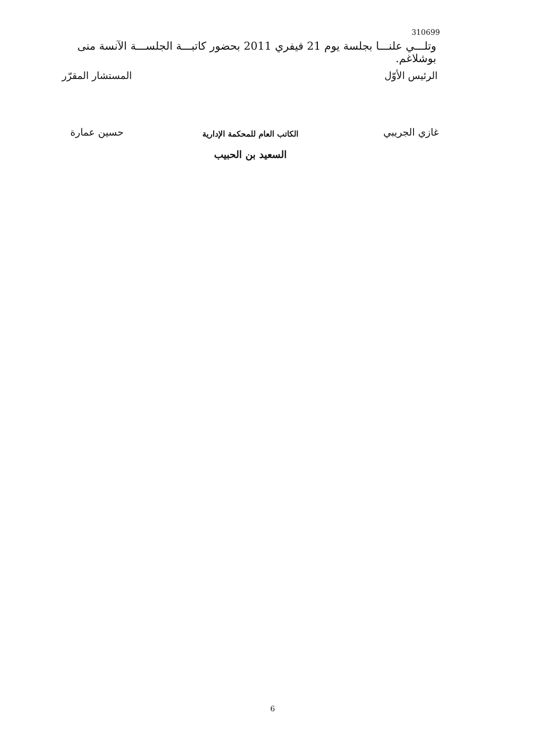310699
وتلـــي علنـــا بجلسة يوم 21 فيفري 2011 بحضور كاتبـــة الجلســـة الآنسة منى بوشلاغم.
الرئيس الأوّل
غازي الجريبي
المستشار المقرّر
حسين عمارة
الكاتب العام للمحكمة الإدارية
السعيد بن الحبيب
6